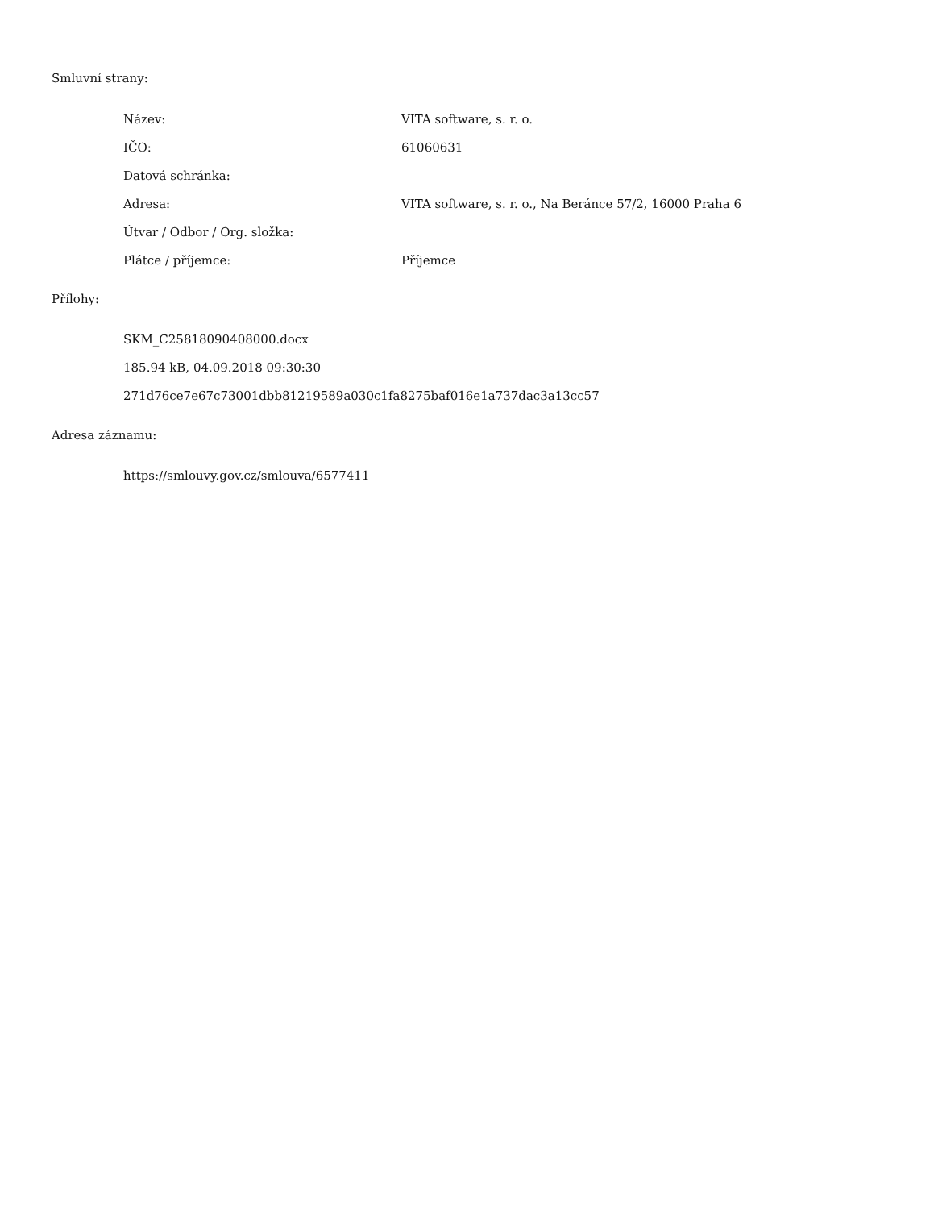Smluvní strany:
| Název: | VITA software, s. r. o. |
| IČO: | 61060631 |
| Datová schránka: | |
| Adresa: | VITA software, s. r. o., Na Beránce 57/2, 16000 Praha 6 |
| Útvar / Odbor / Org. složka: | |
| Plátce / příjemce: | Příjemce |
Přílohy:
SKM_C25818090408000.docx
185.94 kB, 04.09.2018 09:30:30
271d76ce7e67c73001dbb81219589a030c1fa8275baf016e1a737dac3a13cc57
Adresa záznamu:
https://smlouvy.gov.cz/smlouva/6577411